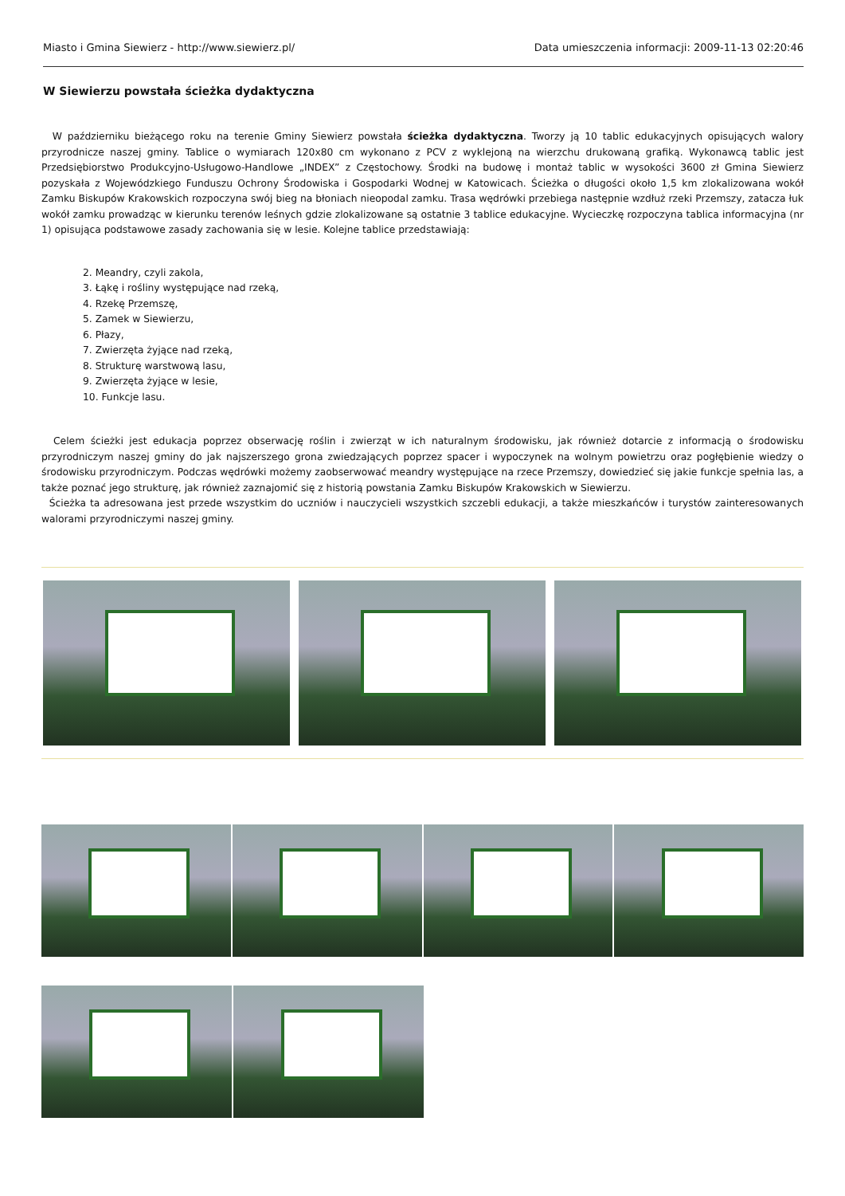Miasto i Gmina Siewierz - http://www.siewierz.pl/ Data umieszczenia informacji: 2009-11-13 02:20:46
W Siewierzu powstała ścieżka dydaktyczna
W październiku bieżącego roku na terenie Gminy Siewierz powstała ścieżka dydaktyczna. Tworzy ją 10 tablic edukacyjnych opisujących walory przyrodnicze naszej gminy. Tablice o wymiarach 120x80 cm wykonano z PCV z wyklejoną na wierzchu drukowaną grafiką. Wykonawcą tablic jest Przedsiębiorstwo Produkcyjno-Usługowo-Handlowe „INDEX” z Częstochowy. Środki na budowę i montaż tablic w wysokości 3600 zł Gmina Siewierz pozyskała z Wojewódzkiego Funduszu Ochrony Środowiska i Gospodarki Wodnej w Katowicach. Ścieżka o długości około 1,5 km zlokalizowana wokół Zamku Biskupów Krakowskich rozpoczyna swój bieg na błoniach nieopodal zamku. Trasa wędrówki przebiega następnie wzdłuż rzeki Przemszy, zatacza łuk wokół zamku prowadząc w kierunku terenów leśnych gdzie zlokalizowane są ostatnie 3 tablice edukacyjne. Wycieczkę rozpoczyna tablica informacyjna (nr 1) opisująca podstawowe zasady zachowania się w lesie. Kolejne tablice przedstawiają:
2. Meandry, czyli zakola,
3. Łąkę i rośliny występujące nad rzeką,
4. Rzekę Przemszę,
5. Zamek w Siewierzu,
6. Płazy,
7. Zwierzęta żyjące nad rzeką,
8. Strukturę warstwową lasu,
9. Zwierzęta żyjące w lesie,
10. Funkcje lasu.
Celem ścieżki jest edukacja poprzez obserwację roślin i zwierząt w ich naturalnym środowisku, jak również dotarcie z informacją o środowisku przyrodniczym naszej gminy do jak najszerszego grona zwiedzających poprzez spacer i wypoczynek na wolnym powietrzu oraz pogłębienie wiedzy o środowisku przyrodniczym. Podczas wędrówki możemy zaobserwować meandry występujące na rzece Przemszy, dowiedzieć się jakie funkcje spełnia las, a także poznać jego strukturę, jak również zaznajomić się z historią powstania Zamku Biskupów Krakowskich w Siewierzu.
Ścieżka ta adresowana jest przede wszystkim do uczniów i nauczycieli wszystkich szczebli edukacji, a także mieszkańców i turystów zainteresowanych walorami przyrodniczymi naszej gminy.